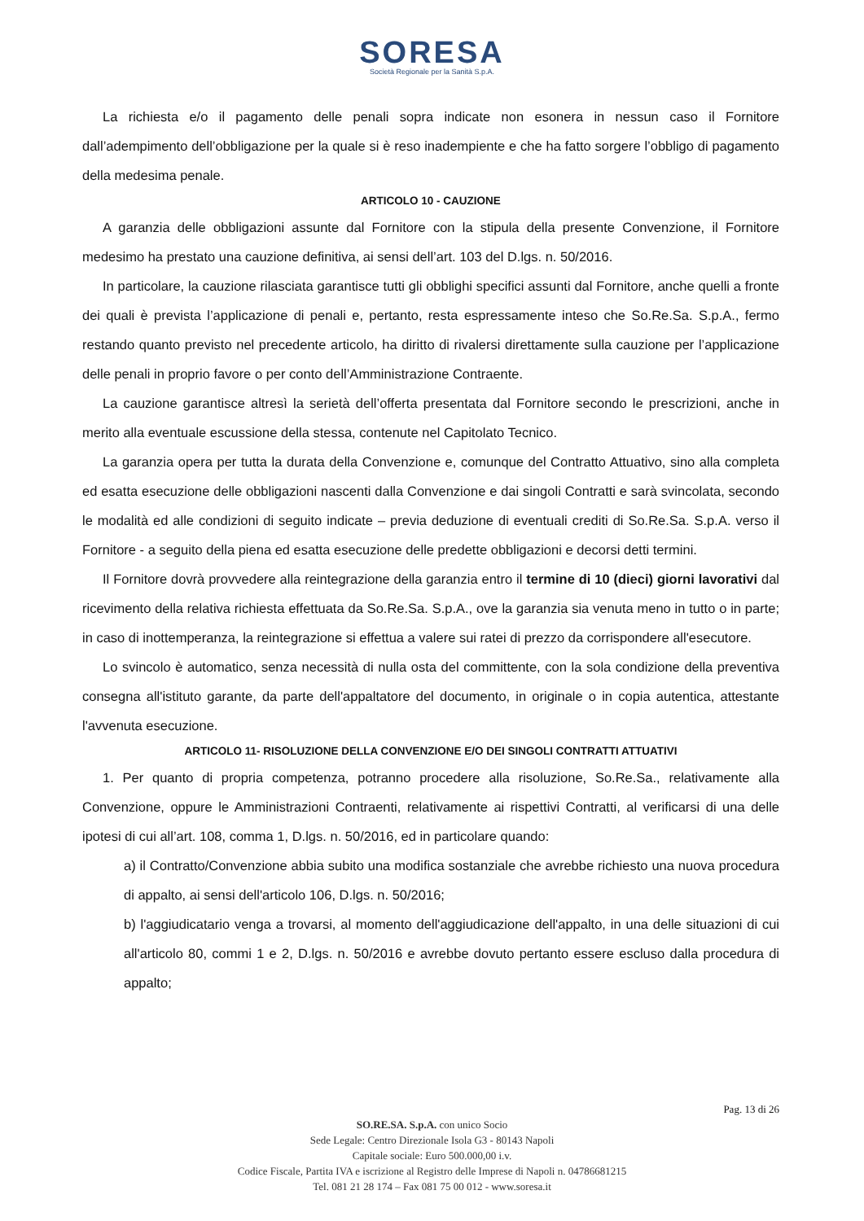SORESA
Società Regionale per la Sanità S.p.A.
La richiesta e/o il pagamento delle penali sopra indicate non esonera in nessun caso il Fornitore dall’adempimento dell’obbligazione per la quale si è reso inadempiente e che ha fatto sorgere l’obbligo di pagamento della medesima penale.
ARTICOLO 10 - CAUZIONE
A garanzia delle obbligazioni assunte dal Fornitore con la stipula della presente Convenzione, il Fornitore medesimo ha prestato una cauzione definitiva, ai sensi dell’art. 103 del D.lgs. n. 50/2016.
In particolare, la cauzione rilasciata garantisce tutti gli obblighi specifici assunti dal Fornitore, anche quelli a fronte dei quali è prevista l’applicazione di penali e, pertanto, resta espressamente inteso che So.Re.Sa. S.p.A., fermo restando quanto previsto nel precedente articolo, ha diritto di rivalersi direttamente sulla cauzione per l’applicazione delle penali in proprio favore o per conto dell’Amministrazione Contraente.
La cauzione garantisce altresì la serietà dell’offerta presentata dal Fornitore secondo le prescrizioni, anche in merito alla eventuale escussione della stessa, contenute nel Capitolato Tecnico.
La garanzia opera per tutta la durata della Convenzione e, comunque del Contratto Attuativo, sino alla completa ed esatta esecuzione delle obbligazioni nascenti dalla Convenzione e dai singoli Contratti e sarà svincolata, secondo le modalità ed alle condizioni di seguito indicate – previa deduzione di eventuali crediti di So.Re.Sa. S.p.A. verso il Fornitore - a seguito della piena ed esatta esecuzione delle predette obbligazioni e decorsi detti termini.
Il Fornitore dovrà provvedere alla reintegrazione della garanzia entro il termine di 10 (dieci) giorni lavorativi dal ricevimento della relativa richiesta effettuata da So.Re.Sa. S.p.A., ove la garanzia sia venuta meno in tutto o in parte; in caso di inottemperanza, la reintegrazione si effettua a valere sui ratei di prezzo da corrispondere all'esecutore.
Lo svincolo è automatico, senza necessità di nulla osta del committente, con la sola condizione della preventiva consegna all'istituto garante, da parte dell'appaltatore del documento, in originale o in copia autentica, attestante l'avvenuta esecuzione.
ARTICOLO 11- RISOLUZIONE DELLA CONVENZIONE E/O DEI SINGOLI CONTRATTI ATTUATIVI
1. Per quanto di propria competenza, potranno procedere alla risoluzione, So.Re.Sa., relativamente alla Convenzione, oppure le Amministrazioni Contraenti, relativamente ai rispettivi Contratti, al verificarsi di una delle ipotesi di cui all’art. 108, comma 1, D.lgs. n. 50/2016, ed in particolare quando:
a) il Contratto/Convenzione abbia subito una modifica sostanziale che avrebbe richiesto una nuova procedura di appalto, ai sensi dell'articolo 106, D.lgs. n. 50/2016;
b) l'aggiudicatario venga a trovarsi, al momento dell'aggiudicazione dell'appalto, in una delle situazioni di cui all'articolo 80, commi 1 e 2, D.lgs. n. 50/2016 e avrebbe dovuto pertanto essere escluso dalla procedura di appalto;
Pag. 13 di 26
SO.RE.SA. S.p.A. con unico Socio
Sede Legale: Centro Direzionale Isola G3 - 80143 Napoli
Capitale sociale: Euro 500.000,00 i.v.
Codice Fiscale, Partita IVA e iscrizione al Registro delle Imprese di Napoli n. 04786681215
Tel. 081 21 28 174 – Fax 081 75 00 012 - www.soresa.it